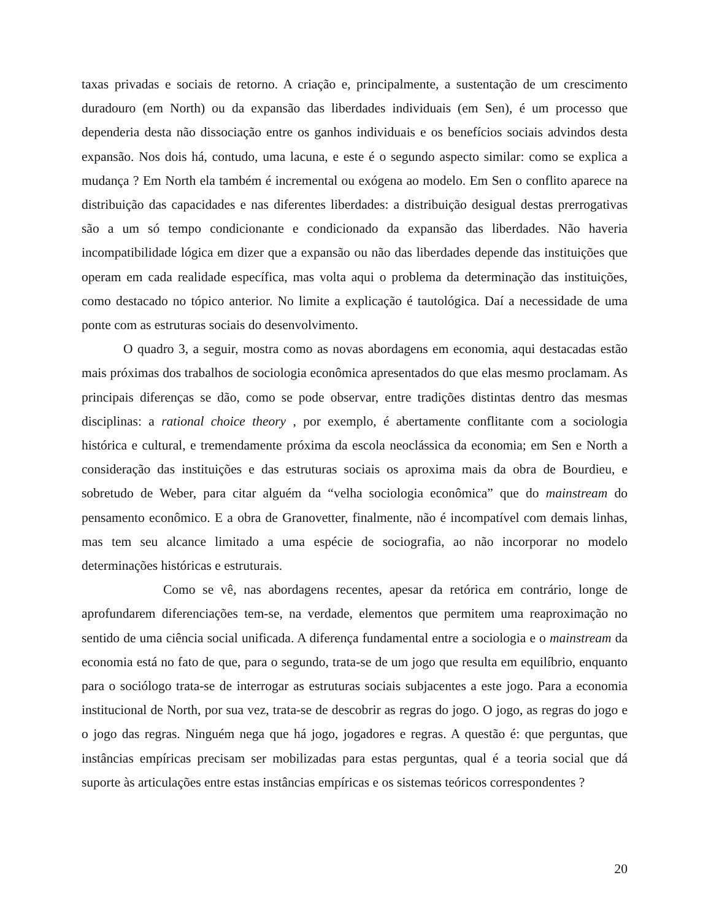taxas privadas e sociais de retorno. A criação e, principalmente, a sustentação de um crescimento duradouro (em North) ou da expansão das liberdades individuais (em Sen), é um processo que dependeria desta não dissociação entre os ganhos individuais e os benefícios sociais advindos desta expansão. Nos dois há, contudo, uma lacuna, e este é o segundo aspecto similar: como se explica a mudança ? Em North ela também é incremental ou exógena ao modelo. Em Sen o conflito aparece na distribuição das capacidades e nas diferentes liberdades: a distribuição desigual destas prerrogativas são a um só tempo condicionante e condicionado da expansão das liberdades. Não haveria incompatibilidade lógica em dizer que a expansão ou não das liberdades depende das instituições que operam em cada realidade específica, mas volta aqui o problema da determinação das instituições, como destacado no tópico anterior. No limite a explicação é tautológica. Daí a necessidade de uma ponte com as estruturas sociais do desenvolvimento.
O quadro 3, a seguir, mostra como as novas abordagens em economia, aqui destacadas estão mais próximas dos trabalhos de sociologia econômica apresentados do que elas mesmo proclamam. As principais diferenças se dão, como se pode observar, entre tradições distintas dentro das mesmas disciplinas: a rational choice theory , por exemplo, é abertamente conflitante com a sociologia histórica e cultural, e tremendamente próxima da escola neoclássica da economia; em Sen e North a consideração das instituições e das estruturas sociais os aproxima mais da obra de Bourdieu, e sobretudo de Weber, para citar alguém da “velha sociologia econômica” que do mainstream do pensamento econômico. E a obra de Granovetter, finalmente, não é incompatível com demais linhas, mas tem seu alcance limitado a uma espécie de sociografia, ao não incorporar no modelo determinações históricas e estruturais.
Como se vê, nas abordagens recentes, apesar da retórica em contrário, longe de aprofundarem diferenciações tem-se, na verdade, elementos que permitem uma reaproximação no sentido de uma ciência social unificada. A diferença fundamental entre a sociologia e o mainstream da economia está no fato de que, para o segundo, trata-se de um jogo que resulta em equilíbrio, enquanto para o sociólogo trata-se de interrogar as estruturas sociais subjacentes a este jogo. Para a economia institucional de North, por sua vez, trata-se de descobrir as regras do jogo. O jogo, as regras do jogo e o jogo das regras. Ninguém nega que há jogo, jogadores e regras. A questão é: que perguntas, que instâncias empíricas precisam ser mobilizadas para estas perguntas, qual é a teoria social que dá suporte às articulações entre estas instâncias empíricas e os sistemas teóricos correspondentes ?
20